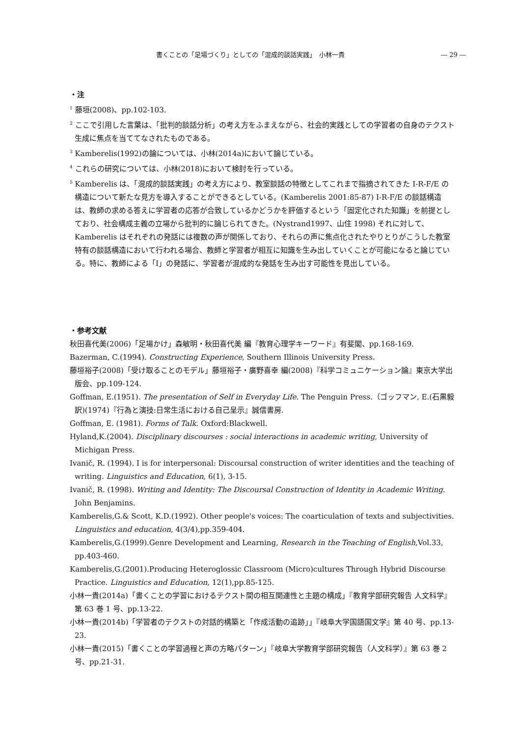書くことの「足場づくり」としての「混成的談話実践」　小林一貴 ― 29 ―
・注
<sup>1</sup> 藤垣(2008)、pp.102-103.
<sup>2</sup> ここで引用した言葉は、「批判的談話分析」の考え方をふまえながら、社会的実践としての学習者の自身のテクスト生成に焦点を当ててなされたものである。
<sup>3</sup> Kamberelis(1992)の論については、小林(2014a)において論じている。
<sup>4</sup> これらの研究については、小林(2018)において検討を行っている。
<sup>5</sup> Kamberelis は、「混成的談話実践」の考え方により、教室談話の特徴としてこれまで指摘されてきた I-R-F/E の構造について新たな見方を導入することができるとしている。(Kamberelis 2001:85-87) I-R-F/E の談話構造は、教師の求める答えに学習者の応答が合致しているかどうかを評価するという「固定化された知識」を前提としており、社会構成主義の立場から批判的に論じられてきた。(Nystrand1997、山住 1998) それに対して、Kamberelis はそれぞれの発話には複数の声が関係しており、それらの声に焦点化されたやりとりがこうした教室特有の談話構造において行われる場合、教師と学習者が相互に知識を生み出していくことが可能になると論じている。特に、教師による「I」の発話に、学習者が混成的な発話を生み出す可能性を見出している。
・参考文献
秋田喜代美(2006)「足場かけ」森敏明・秋田喜代美 編『教育心理学キーワード』有斐閣、pp.168-169.
Bazerman, C.(1994). Constructing Experience, Southern Illinois University Press.
藤垣裕子(2008)「受け取ることのモデル」藤垣裕子・廣野喜幸 編(2008)『科学コミュニケーション論』東京大学出版会、pp.109-124.
Goffman, E.(1951). The presentation of Self in Everyday Life. The Penguin Press.（ゴッフマン, E.(石黒毅訳)(1974)『行為と演技:日常生活における自己呈示』誠信書房.
Goffman, E. (1981). Forms of Talk. Oxford:Blackwell.
Hyland,K.(2004). Disciplinary discourses : social interactions in academic writing, University of Michigan Press.
Ivanič, R. (1994). I is for interpersonal: Discoursal construction of writer identities and the teaching of writing. Linguistics and Education, 6(1), 3-15.
Ivanič, R. (1998). Writing and Identity: The Discoursal Construction of Identity in Academic Writing. John Benjamins.
Kamberelis,G.& Scott, K.D.(1992). Other people's voices: The coarticulation of texts and subjectivities. Linguistics and education, 4(3/4),pp.359-404.
Kamberelis,G.(1999).Genre Development and Learning, Research in the Teaching of English,Vol.33, pp.403-460.
Kamberelis,G.(2001).Producing Heteroglossic Classroom (Micro)cultures Through Hybrid Discourse Practice. Linguistics and Education, 12(1),pp.85-125.
小林一貴(2014a)「書くことの学習におけるテクスト間の相互関連性と主題の構成」『教育学部研究報告 人文科学』第 63 巻 1 号、pp.13-22.
小林一貴(2014b)「学習者のテクストの対話的構築と「作成活動の追跡」」『岐阜大学国語国文学』第 40 号、pp.13-23.
小林一貴(2015)「書くことの学習過程と声の方略パターン」『岐阜大学教育学部研究報告（人文科学）』第 63 巻 2 号、pp.21-31.